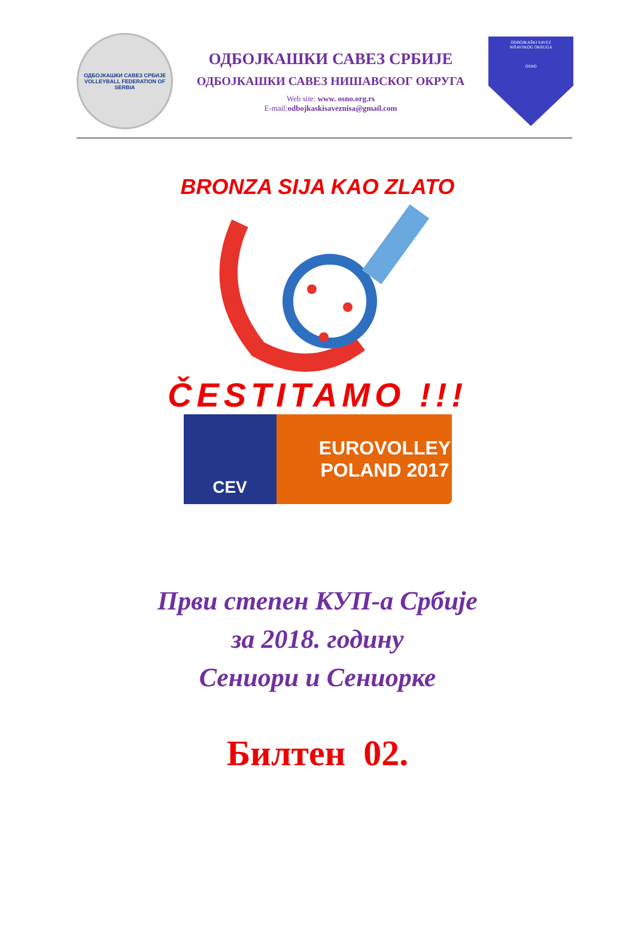ОДБОЈКАШКИ САВЕЗ СРБИЈЕ
VOLLEYBALL FEDERATION OF SERBIA
ОДБОЈКАШКИ САВЕЗ СРБИЈЕ
ОДБОЈКАШКИ САВЕЗ НИШАВСКОГ ОКРУГА
Web site: www. osno.org.rs
E-mail:odbojkaskisaveznisa@gmail.com
ODBOJKAŠKI SAVEZ
NIŠAVSKOG OKRUGA
OSNO
BRONZA SIJA KAO ZLATO
ČESTITAMO !!!
CEV EUROVOLLEY
POLAND 2017
Први степен КУП-а Србије
за 2018. годину
Сениори и Сениорке
Билтен 02.